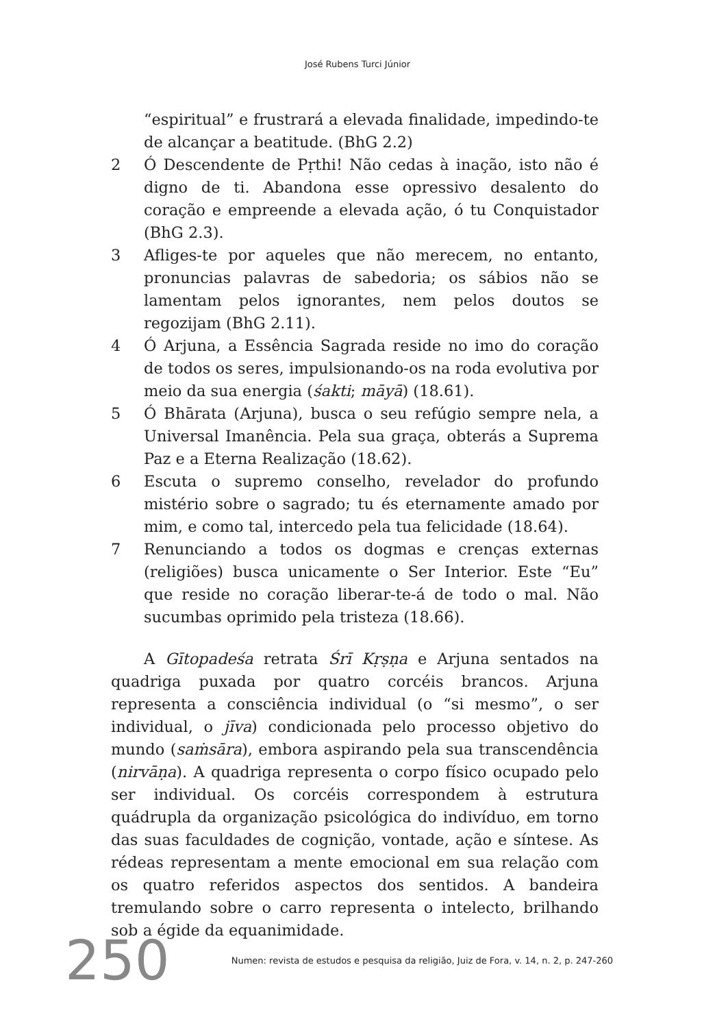José Rubens Turci Júnior
“espiritual” e frustrará a elevada finalidade, impedindo-te de alcançar a beatitude. (BhG 2.2)
2 Ó Descendente de Pṛthi! Não cedas à inação, isto não é digno de ti. Abandona esse opressivo desalento do coração e empreende a elevada ação, ó tu Conquistador (BhG 2.3).
3 Afliges-te por aqueles que não merecem, no entanto, pronuncias palavras de sabedoria; os sábios não se lamentam pelos ignorantes, nem pelos doutos se regozijam (BhG 2.11).
4 Ó Arjuna, a Essência Sagrada reside no imo do coração de todos os seres, impulsionando-os na roda evolutiva por meio da sua energia (śakti; māyā) (18.61).
5 Ó Bhārata (Arjuna), busca o seu refúgio sempre nela, a Universal Imanência. Pela sua graça, obterás a Suprema Paz e a Eterna Realização (18.62).
6 Escuta o supremo conselho, revelador do profundo mistério sobre o sagrado; tu és eternamente amado por mim, e como tal, intercedo pela tua felicidade (18.64).
7 Renunciando a todos os dogmas e crenças externas (religiões) busca unicamente o Ser Interior. Este “Eu” que reside no coração liberar-te-á de todo o mal. Não sucumbas oprimido pela tristeza (18.66).
A Gītopadeśa retrata Śrī Kṛṣṇa e Arjuna sentados na quadriga puxada por quatro corcéis brancos. Arjuna representa a consciência individual (o “si mesmo”, o ser individual, o jīva) condicionada pelo processo objetivo do mundo (saṁsāra), embora aspirando pela sua transcendência (nirvāṇa). A quadriga representa o corpo físico ocupado pelo ser individual. Os corcéis correspondem à estrutura quádrupla da organização psicológica do indivíduo, em torno das suas faculdades de cognição, vontade, ação e síntese. As rédeas representam a mente emocional em sua relação com os quatro referidos aspectos dos sentidos. A bandeira tremulando sobre o carro representa o intelecto, brilhando sob a égide da equanimidade.
250 Numen: revista de estudos e pesquisa da religião, Juiz de Fora, v. 14, n. 2, p. 247-260